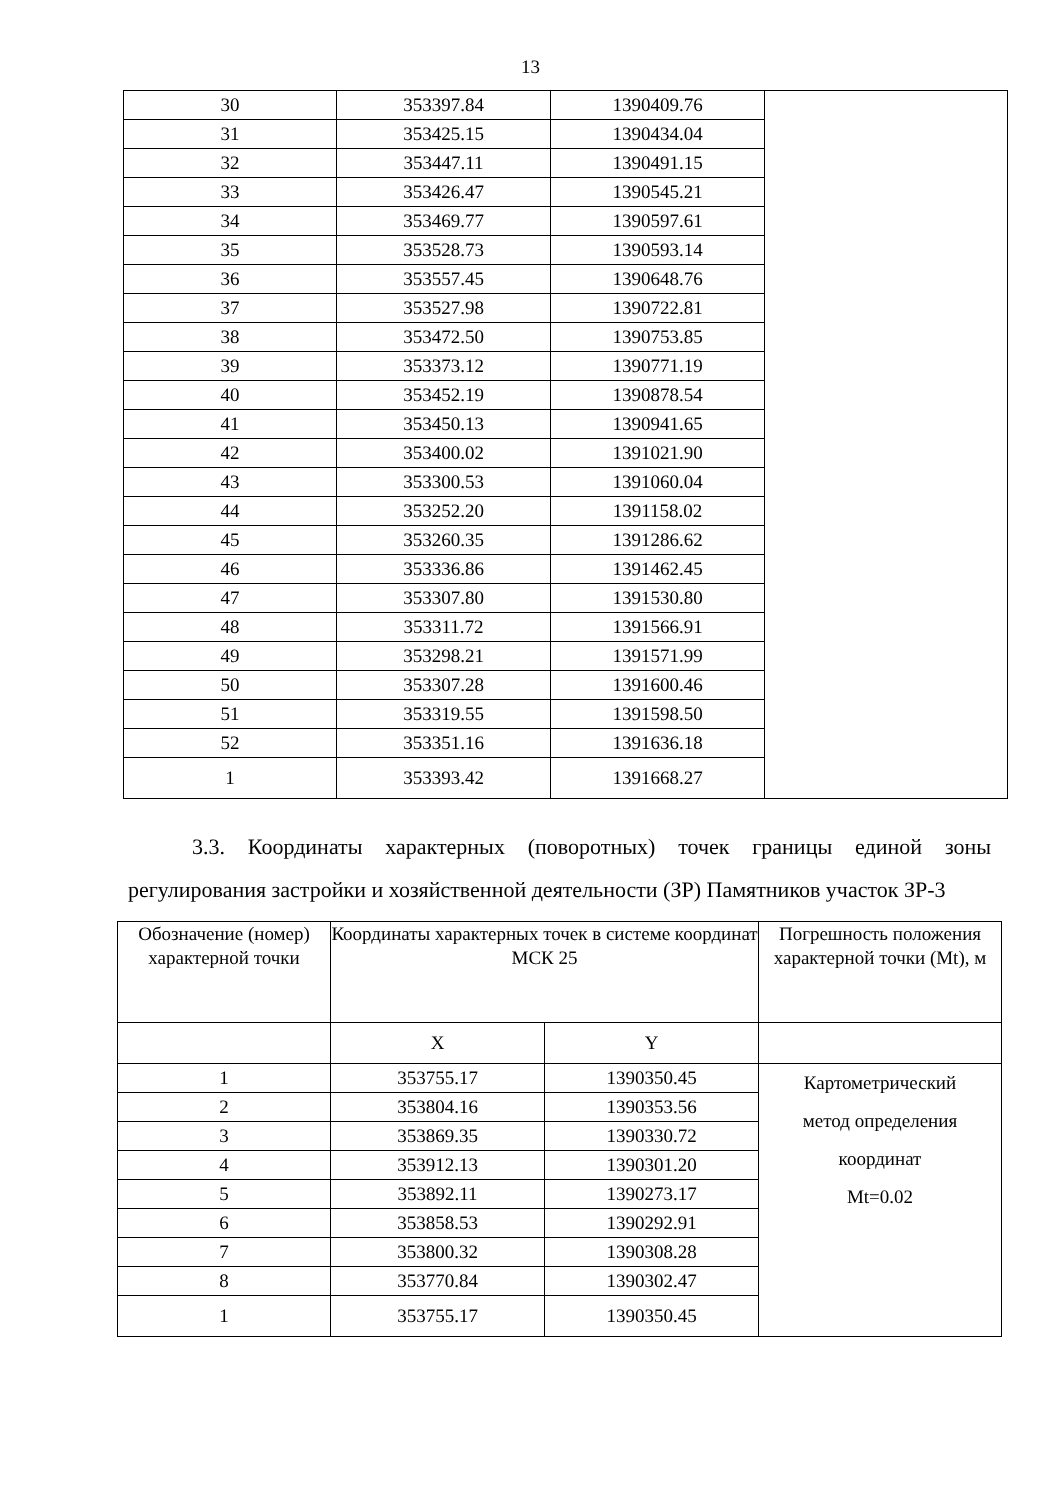13
| 30 | 353397.84 | 1390409.76 | |
| 31 | 353425.15 | 1390434.04 | |
| 32 | 353447.11 | 1390491.15 | |
| 33 | 353426.47 | 1390545.21 | |
| 34 | 353469.77 | 1390597.61 | |
| 35 | 353528.73 | 1390593.14 | |
| 36 | 353557.45 | 1390648.76 | |
| 37 | 353527.98 | 1390722.81 | |
| 38 | 353472.50 | 1390753.85 | |
| 39 | 353373.12 | 1390771.19 | |
| 40 | 353452.19 | 1390878.54 | |
| 41 | 353450.13 | 1390941.65 | |
| 42 | 353400.02 | 1391021.90 | |
| 43 | 353300.53 | 1391060.04 | |
| 44 | 353252.20 | 1391158.02 | |
| 45 | 353260.35 | 1391286.62 | |
| 46 | 353336.86 | 1391462.45 | |
| 47 | 353307.80 | 1391530.80 | |
| 48 | 353311.72 | 1391566.91 | |
| 49 | 353298.21 | 1391571.99 | |
| 50 | 353307.28 | 1391600.46 | |
| 51 | 353319.55 | 1391598.50 | |
| 52 | 353351.16 | 1391636.18 | |
| 1 | 353393.42 | 1391668.27 | |
3.3. Координаты характерных (поворотных) точек границы единой зоны регулирования застройки и хозяйственной деятельности (ЗР) Памятников участок ЗР-3
| Обозначение (номер) характерной точки | Координаты характерных точек в системе координат МСК 25 | | Погрешность положения характерной точки (Mt), м |
| | X | Y | |
| 1 | 353755.17 | 1390350.45 | Картометрический метод определения координат Mt=0.02 |
| 2 | 353804.16 | 1390353.56 | |
| 3 | 353869.35 | 1390330.72 | |
| 4 | 353912.13 | 1390301.20 | |
| 5 | 353892.11 | 1390273.17 | |
| 6 | 353858.53 | 1390292.91 | |
| 7 | 353800.32 | 1390308.28 | |
| 8 | 353770.84 | 1390302.47 | |
| 1 | 353755.17 | 1390350.45 | |